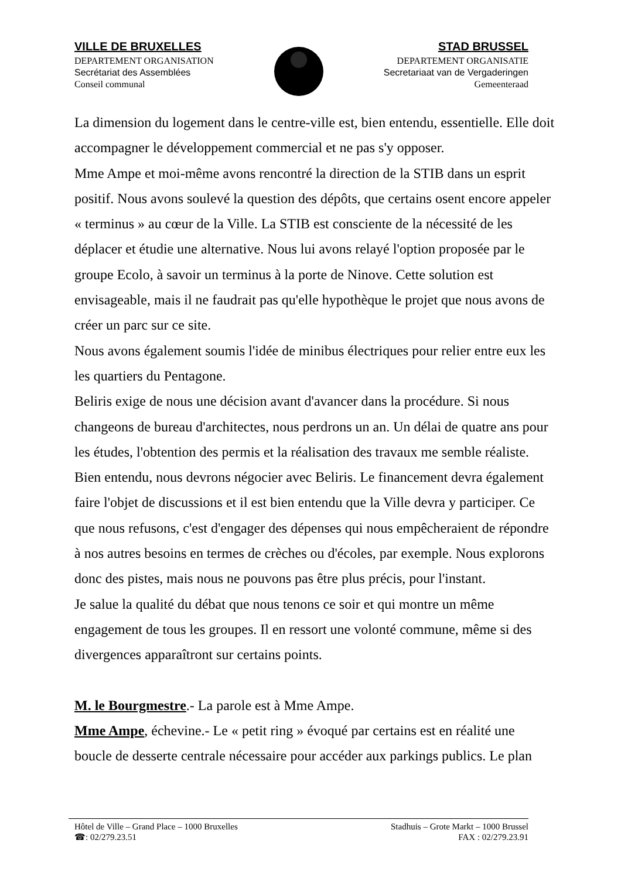VILLE DE BRUXELLES
DEPARTEMENT ORGANISATION
Secrétariat des Assemblées
Conseil communal
STAD BRUSSEL
DEPARTEMENT ORGANISATIE
Secretariaat van de Vergaderingen
Gemeenteraad
La dimension du logement dans le centre-ville est, bien entendu, essentielle. Elle doit accompagner le développement commercial et ne pas s'y opposer.
Mme Ampe et moi-même avons rencontré la direction de la STIB dans un esprit positif. Nous avons soulevé la question des dépôts, que certains osent encore appeler « terminus » au cœur de la Ville. La STIB est consciente de la nécessité de les déplacer et étudie une alternative. Nous lui avons relayé l'option proposée par le groupe Ecolo, à savoir un terminus à la porte de Ninove. Cette solution est envisageable, mais il ne faudrait pas qu'elle hypothèque le projet que nous avons de créer un parc sur ce site.
Nous avons également soumis l'idée de minibus électriques pour relier entre eux les les quartiers du Pentagone.
Beliris exige de nous une décision avant d'avancer dans la procédure. Si nous changeons de bureau d'architectes, nous perdrons un an. Un délai de quatre ans pour les études, l'obtention des permis et la réalisation des travaux me semble réaliste. Bien entendu, nous devrons négocier avec Beliris. Le financement devra également faire l'objet de discussions et il est bien entendu que la Ville devra y participer. Ce que nous refusons, c'est d'engager des dépenses qui nous empêcheraient de répondre à nos autres besoins en termes de crèches ou d'écoles, par exemple. Nous explorons donc des pistes, mais nous ne pouvons pas être plus précis, pour l'instant.
Je salue la qualité du débat que nous tenons ce soir et qui montre un même engagement de tous les groupes. Il en ressort une volonté commune, même si des divergences apparaîtront sur certains points.
M. le Bourgmestre.- La parole est à Mme Ampe.
Mme Ampe, échevine.- Le « petit ring » évoqué par certains est en réalité une boucle de desserte centrale nécessaire pour accéder aux parkings publics. Le plan
Hôtel de Ville – Grand Place – 1000 Bruxelles Stadhuis – Grote Markt – 1000 Brussel
☎: 02/279.23.51 FAX : 02/279.23.91